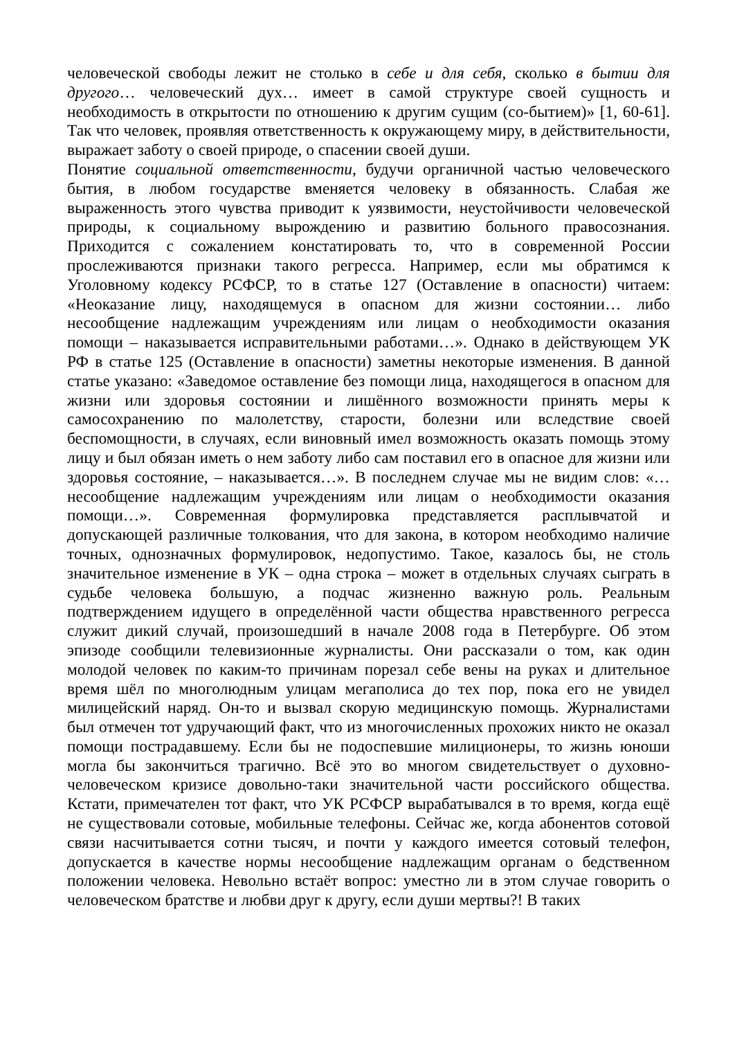человеческой свободы лежит не столько в себе и для себя, сколько в бытии для другого… человеческий дух… имеет в самой структуре своей сущность и необходимость в открытости по отношению к другим сущим (со-бытием)» [1, 60-61]. Так что человек, проявляя ответственность к окружающему миру, в действительности, выражает заботу о своей природе, о спасении своей души.
Понятие социальной ответственности, будучи органичной частью человеческого бытия, в любом государстве вменяется человеку в обязанность. Слабая же выраженность этого чувства приводит к уязвимости, неустойчивости человеческой природы, к социальному вырождению и развитию больного правосознания. Приходится с сожалением констатировать то, что в современной России прослеживаются признаки такого регресса. Например, если мы обратимся к Уголовному кодексу РСФСР, то в статье 127 (Оставление в опасности) читаем: «Неоказание лицу, находящемуся в опасном для жизни состоянии… либо несообщение надлежащим учреждениям или лицам о необходимости оказания помощи – наказывается исправительными работами…». Однако в действующем УК РФ в статье 125 (Оставление в опасности) заметны некоторые изменения. В данной статье указано: «Заведомое оставление без помощи лица, находящегося в опасном для жизни или здоровья состоянии и лишённого возможности принять меры к самосохранению по малолетству, старости, болезни или вследствие своей беспомощности, в случаях, если виновный имел возможность оказать помощь этому лицу и был обязан иметь о нем заботу либо сам поставил его в опасное для жизни или здоровья состояние, – наказывается…». В последнем случае мы не видим слов: «…несообщение надлежащим учреждениям или лицам о необходимости оказания помощи…». Современная формулировка представляется расплывчатой и допускающей различные толкования, что для закона, в котором необходимо наличие точных, однозначных формулировок, недопустимо. Такое, казалось бы, не столь значительное изменение в УК – одна строка – может в отдельных случаях сыграть в судьбе человека большую, а подчас жизненно важную роль. Реальным подтверждением идущего в определённой части общества нравственного регресса служит дикий случай, произошедший в начале 2008 года в Петербурге. Об этом эпизоде сообщили телевизионные журналисты. Они рассказали о том, как один молодой человек по каким-то причинам порезал себе вены на руках и длительное время шёл по многолюдным улицам мегаполиса до тех пор, пока его не увидел милицейский наряд. Он-то и вызвал скорую медицинскую помощь. Журналистами был отмечен тот удручающий факт, что из многочисленных прохожих никто не оказал помощи пострадавшему. Если бы не подоспевшие милиционеры, то жизнь юноши могла бы закончиться трагично. Всё это во многом свидетельствует о духовно-человеческом кризисе довольно-таки значительной части российского общества. Кстати, примечателен тот факт, что УК РСФСР вырабатывался в то время, когда ещё не существовали сотовые, мобильные телефоны. Сейчас же, когда абонентов сотовой связи насчитывается сотни тысяч, и почти у каждого имеется сотовый телефон, допускается в качестве нормы несообщение надлежащим органам о бедственном положении человека. Невольно встаёт вопрос: уместно ли в этом случае говорить о человеческом братстве и любви друг к другу, если души мертвы?! В таких